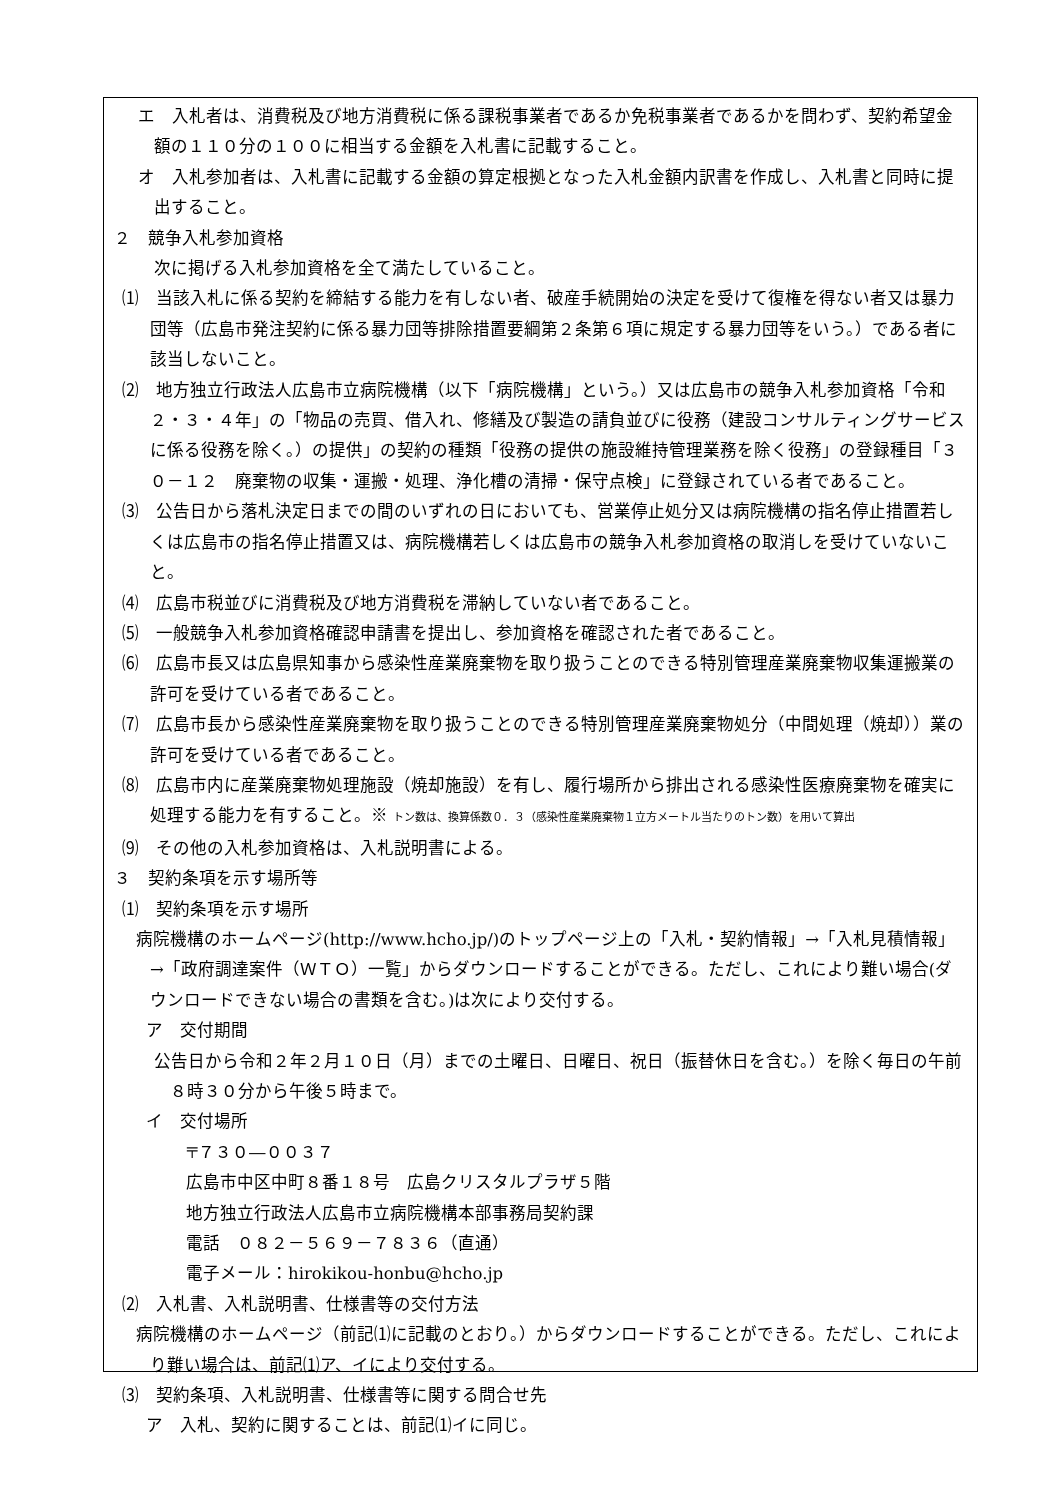エ　入札者は、消費税及び地方消費税に係る課税事業者であるか免税事業者であるかを問わず、契約希望金額の１１０分の１００に相当する金額を入札書に記載すること。
オ　入札参加者は、入札書に記載する金額の算定根拠となった入札金額内訳書を作成し、入札書と同時に提出すること。
２　競争入札参加資格
次に掲げる入札参加資格を全て満たしていること。
⑴　当該入札に係る契約を締結する能力を有しない者、破産手続開始の決定を受けて復権を得ない者又は暴力団等（広島市発注契約に係る暴力団等排除措置要綱第２条第６項に規定する暴力団等をいう。）である者に該当しないこと。
⑵　地方独立行政法人広島市立病院機構（以下「病院機構」という。）又は広島市の競争入札参加資格「令和２・３・４年」の「物品の売買、借入れ、修繕及び製造の請負並びに役務（建設コンサルティングサービスに係る役務を除く。）の提供」の契約の種類「役務の提供の施設維持管理業務を除く役務」の登録種目「３０－１２　廃棄物の収集・運搬・処理、浄化槽の清掃・保守点検」に登録されている者であること。
⑶　公告日から落札決定日までの間のいずれの日においても、営業停止処分又は病院機構の指名停止措置若しくは広島市の指名停止措置又は、病院機構若しくは広島市の競争入札参加資格の取消しを受けていないこと。
⑷　広島市税並びに消費税及び地方消費税を滞納していない者であること。
⑸　一般競争入札参加資格確認申請書を提出し、参加資格を確認された者であること。
⑹　広島市長又は広島県知事から感染性産業廃棄物を取り扱うことのできる特別管理産業廃棄物収集運搬業の許可を受けている者であること。
⑺　広島市長から感染性産業廃棄物を取り扱うことのできる特別管理産業廃棄物処分（中間処理（焼却））業の許可を受けている者であること。
⑻　広島市内に産業廃棄物処理施設（焼却施設）を有し、履行場所から排出される感染性医療廃棄物を確実に処理する能力を有すること。※ トン数は、換算係数０．３（感染性産業廃棄物１立方メートル当たりのトン数）を用いて算出
⑼　その他の入札参加資格は、入札説明書による。
３　契約条項を示す場所等
⑴　契約条項を示す場所
病院機構のホームページ(http://www.hcho.jp/)のトップページ上の「入札・契約情報」→「入札見積情報」→「政府調達案件（ＷＴＯ）一覧」からダウンロードすることができる。ただし、これにより難い場合(ダウンロードできない場合の書類を含む。)は次により交付する。
ア　交付期間
公告日から令和２年２月１０日（月）までの土曜日、日曜日、祝日（振替休日を含む。）を除く毎日の午前８時３０分から午後５時まで。
イ　交付場所
〒７３０―００３７
広島市中区中町８番１８号　広島クリスタルプラザ５階
地方独立行政法人広島市立病院機構本部事務局契約課
電話　０８２－５６９－７８３６（直通）
電子メール：hirokikou-honbu@hcho.jp
⑵　入札書、入札説明書、仕様書等の交付方法
病院機構のホームページ（前記⑴に記載のとおり。）からダウンロードすることができる。ただし、これにより難い場合は、前記⑴ア、イにより交付する。
⑶　契約条項、入札説明書、仕様書等に関する問合せ先
ア　入札、契約に関することは、前記⑴イに同じ。